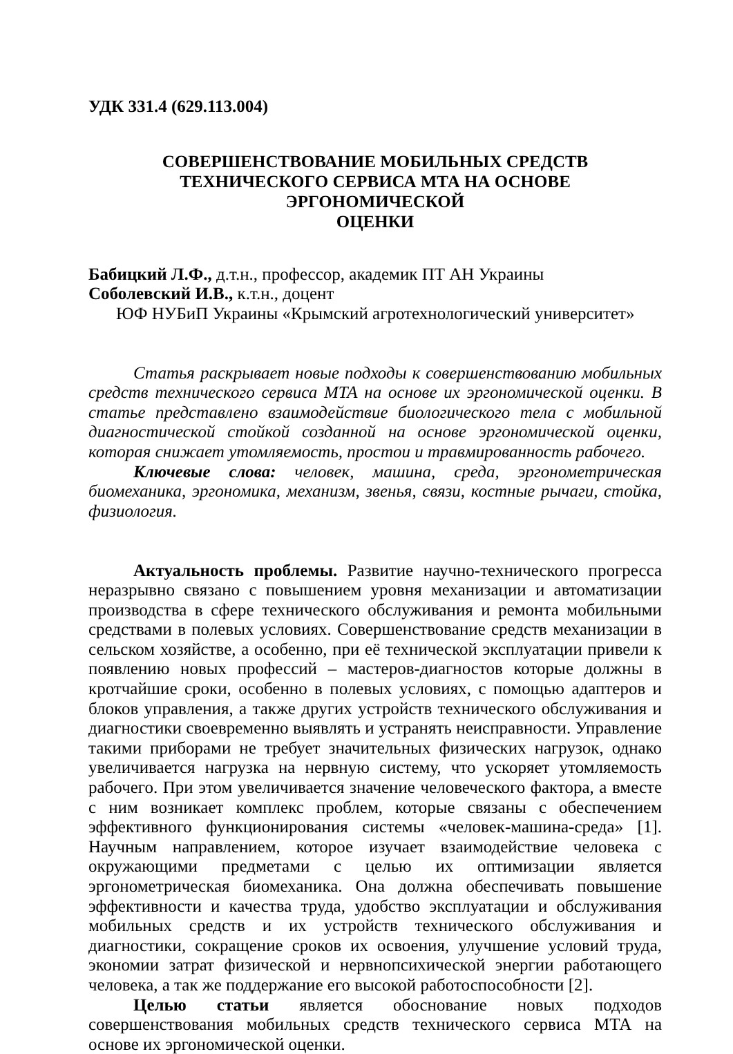УДК 331.4 (629.113.004)
СОВЕРШЕНСТВОВАНИЕ МОБИЛЬНЫХ СРЕДСТВ
ТЕХНИЧЕСКОГО СЕРВИСА МТА НА ОСНОВЕ ЭРГОНОМИЧЕСКОЙ
ОЦЕНКИ
Бабицкий Л.Ф., д.т.н., профессор, академик ПТ АН Украины
Соболевский И.В., к.т.н., доцент
ЮФ НУБиП Украины «Крымский агротехнологический университет»
Статья раскрывает новые подходы к совершенствованию мобильных средств технического сервиса МТА на основе их эргономической оценки. В статье представлено взаимодействие биологического тела с мобильной диагностической стойкой созданной на основе эргономической оценки, которая снижает утомляемость, простои и травмированность рабочего.
Ключевые слова: человек, машина, среда, эргонометрическая биомеханика, эргономика, механизм, звенья, связи, костные рычаги, стойка, физиология.
Актуальность проблемы. Развитие научно-технического прогресса неразрывно связано с повышением уровня механизации и автоматизации производства в сфере технического обслуживания и ремонта мобильными средствами в полевых условиях. Совершенствование средств механизации в сельском хозяйстве, а особенно, при её технической эксплуатации привели к появлению новых профессий – мастеров-диагностов которые должны в кротчайшие сроки, особенно в полевых условиях, с помощью адаптеров и блоков управления, а также других устройств технического обслуживания и диагностики своевременно выявлять и устранять неисправности. Управление такими приборами не требует значительных физических нагрузок, однако увеличивается нагрузка на нервную систему, что ускоряет утомляемость рабочего. При этом увеличивается значение человеческого фактора, а вместе с ним возникает комплекс проблем, которые связаны с обеспечением эффективного функционирования системы «человек-машина-среда» [1]. Научным направлением, которое изучает взаимодействие человека с окружающими предметами с целью их оптимизации является эргонометрическая биомеханика. Она должна обеспечивать повышение эффективности и качества труда, удобство эксплуатации и обслуживания мобильных средств и их устройств технического обслуживания и диагностики, сокращение сроков их освоения, улучшение условий труда, экономии затрат физической и нервнопсихической энергии работающего человека, а так же поддержание его высокой работоспособности [2].
Целью статьи является обоснование новых подходов совершенствования мобильных средств технического сервиса МТА на основе их эргономической оценки.